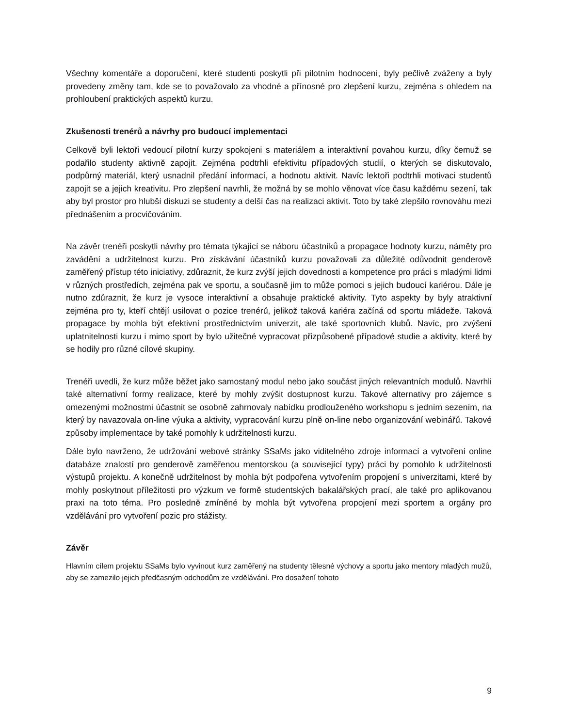Všechny komentáře a doporučení, které studenti poskytli při pilotním hodnocení, byly pečlivě zváženy a byly provedeny změny tam, kde se to považovalo za vhodné a přínosné pro zlepšení kurzu, zejména s ohledem na prohloubení praktických aspektů kurzu.
Zkušenosti trenérů a návrhy pro budoucí implementaci
Celkově byli lektoři vedoucí pilotní kurzy spokojeni s materiálem a interaktivní povahou kurzu, díky čemuž se podařilo studenty aktivně zapojit. Zejména podtrhli efektivitu případových studií, o kterých se diskutovalo, podpůrný materiál, který usnadnil předání informací, a hodnotu aktivit. Navíc lektoři podtrhli motivaci studentů zapojit se a jejich kreativitu. Pro zlepšení navrhli, že možná by se mohlo věnovat více času každému sezení, tak aby byl prostor pro hlubší diskuzi se studenty a delší čas na realizaci aktivit. Toto by také zlepšilo rovnováhu mezi přednášením a procvičováním.
Na závěr trenéři poskytli návrhy pro témata týkající se náboru účastníků a propagace hodnoty kurzu, náměty pro zavádění a udržitelnost kurzu. Pro získávání účastníků kurzu považovali za důležité odůvodnit genderově zaměřený přístup této iniciativy, zdůraznit, že kurz zvýší jejich dovednosti a kompetence pro práci s mladými lidmi v různých prostředích, zejména pak ve sportu, a současně jim to může pomoci s jejich budoucí kariérou. Dále je nutno zdůraznit, že kurz je vysoce interaktivní a obsahuje praktické aktivity. Tyto aspekty by byly atraktivní zejména pro ty, kteří chtějí usilovat o pozice trenérů, jelikož taková kariéra začíná od sportu mládeže. Taková propagace by mohla být efektivní prostřednictvím univerzit, ale také sportovních klubů. Navíc, pro zvýšení uplatnitelnosti kurzu i mimo sport by bylo užitečné vypracovat přizpůsobené případové studie a aktivity, které by se hodily pro různé cílové skupiny.
Trenéři uvedli, že kurz může běžet jako samostaný modul nebo jako součást jiných relevantních modulů. Navrhli také alternativní formy realizace, které by mohly zvýšit dostupnost kurzu. Takové alternativy pro zájemce s omezenými možnostmi účastnit se osobně zahrnovaly nabídku prodlouženého workshopu s jedním sezením, na který by navazovala on-line výuka a aktivity, vypracování kurzu plně on-line nebo organizování webinářů. Takové způsoby implementace by také pomohly k udržitelnosti kurzu.
Dále bylo navrženo, že udržování webové stránky SSaMs jako viditelného zdroje informací a vytvoření online databáze znalostí pro genderově zaměřenou mentorskou (a související typy) práci by pomohlo k udržitelnosti výstupů projektu. A konečně udržitelnost by mohla být podpořena vytvořením propojení s univerzitami, které by mohly poskytnout příležitosti pro výzkum ve formě studentských bakalářských prací, ale také pro aplikovanou praxi na toto téma. Pro posledně zmíněné by mohla být vytvořena propojení mezi sportem a orgány pro vzdělávání pro vytvoření pozic pro stážisty.
Závěr
Hlavním cílem projektu SSaMs bylo vyvinout kurz zaměřený na studenty tělesné výchovy a sportu jako mentory mladých mužů, aby se zamezilo jejich předčasným odchodům ze vzdělávání. Pro dosažení tohoto
9